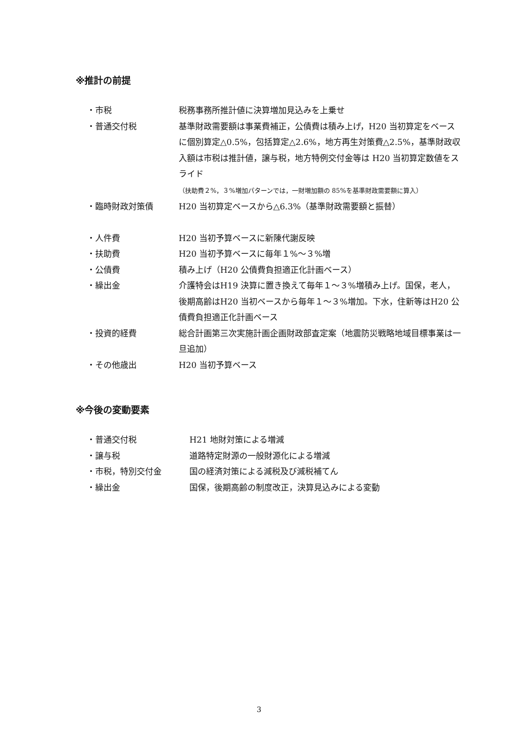※推計の前提
・市税 税務事務所推計値に決算増加見込みを上乗せ
・普通交付税 基準財政需要額は事業費補正，公債費は積み上げ，H20 当初算定をベースに個別算定△0.5%，包括算定△2.6%，地方再生対策費△2.5%，基準財政収入額は市税は推計値，譲与税，地方特例交付金等は H20 当初算定数値をスライド
（扶助費２%，３%増加パターンでは，一財増加額の 85%を基準財政需要額に算入）
・臨時財政対策債 H20 当初算定ベースから△6.3%（基準財政需要額と振替）
・人件費 H20 当初予算ベースに新陳代謝反映
・扶助費 H20 当初予算ベースに毎年１%～３%増
・公債費 積み上げ（H20 公債費負担適正化計画ベース）
・繰出金 介護特会はH19 決算に置き換えて毎年１～３%増積み上げ。国保，老人，後期高齢はH20 当初ベースから毎年１～３%増加。下水，住新等はH20 公債費負担適正化計画ベース
・投資的経費 総合計画第三次実施計画企画財政部査定案（地震防災戦略地域目標事業は一旦追加）
・その他歳出 H20 当初予算ベース
※今後の変動要素
・普通交付税 H21 地財対策による増減
・譲与税 道路特定財源の一般財源化による増減
・市税，特別交付金 国の経済対策による減税及び減税補てん
・繰出金 国保，後期高齢の制度改正，決算見込みによる変動
3